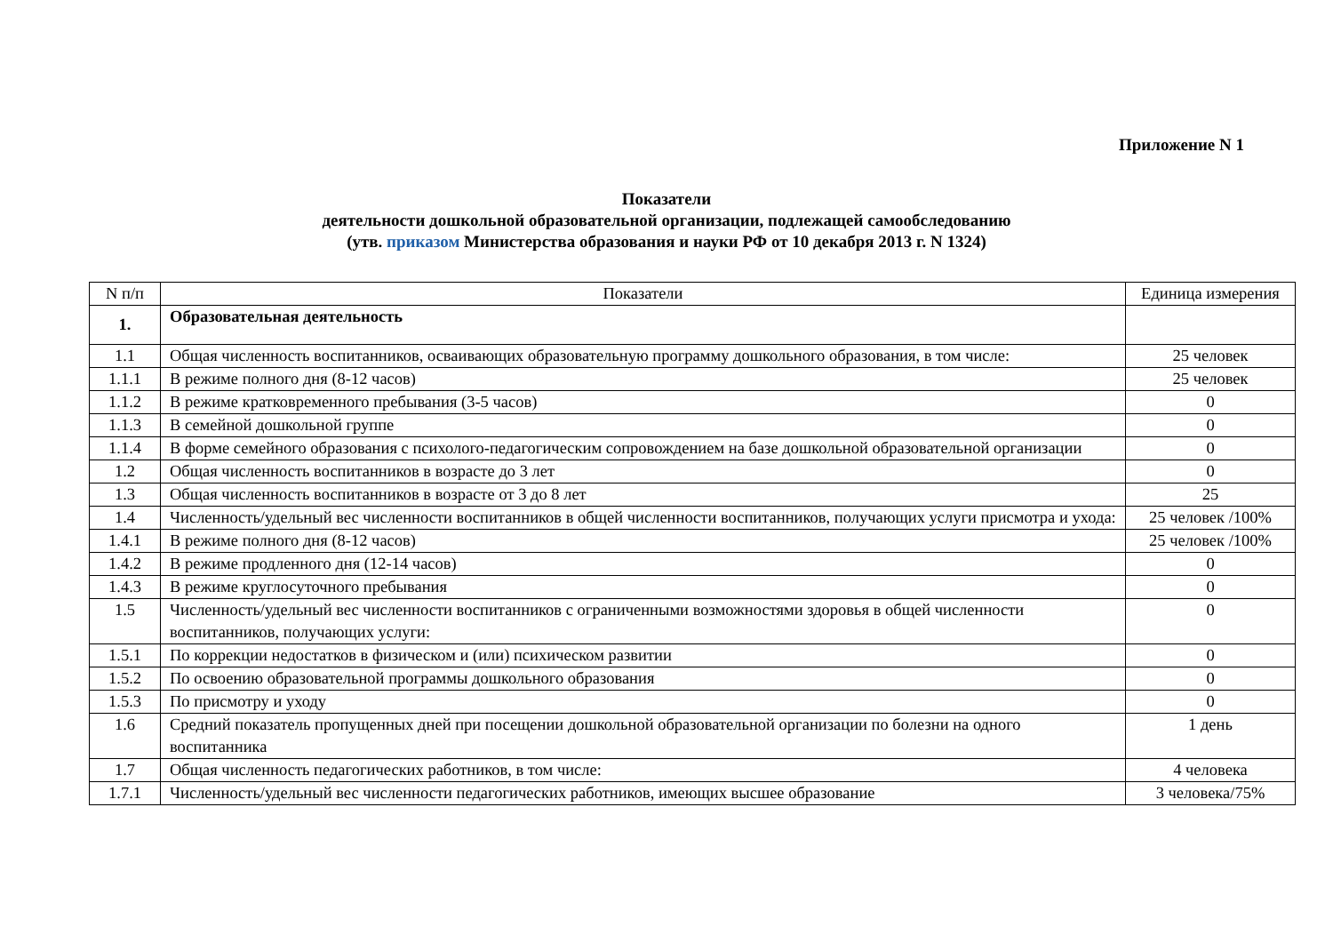Приложение N 1
Показатели
деятельности дошкольной образовательной организации, подлежащей самообследованию
(утв. приказом Министерства образования и науки РФ от 10 декабря 2013 г. N 1324)
| N п/п | Показатели | Единица измерения |
| --- | --- | --- |
| 1. | Образовательная деятельность | |
| 1.1 | Общая численность воспитанников, осваивающих образовательную программу дошкольного образования, в том числе: | 25 человек |
| 1.1.1 | В режиме полного дня (8-12 часов) | 25 человек |
| 1.1.2 | В режиме кратковременного пребывания (3-5 часов) | 0 |
| 1.1.3 | В семейной дошкольной группе | 0 |
| 1.1.4 | В форме семейного образования с психолого-педагогическим сопровождением на базе дошкольной образовательной организации | 0 |
| 1.2 | Общая численность воспитанников в возрасте до 3 лет | 0 |
| 1.3 | Общая численность воспитанников в возрасте от 3 до 8 лет | 25 |
| 1.4 | Численность/удельный вес численности воспитанников в общей численности воспитанников, получающих услуги присмотра и ухода: | 25 человек /100% |
| 1.4.1 | В режиме полного дня (8-12 часов) | 25 человек /100% |
| 1.4.2 | В режиме продленного дня (12-14 часов) | 0 |
| 1.4.3 | В режиме круглосуточного пребывания | 0 |
| 1.5 | Численность/удельный вес численности воспитанников с ограниченными возможностями здоровья в общей численности воспитанников, получающих услуги: | 0 |
| 1.5.1 | По коррекции недостатков в физическом и (или) психическом развитии | 0 |
| 1.5.2 | По освоению образовательной программы дошкольного образования | 0 |
| 1.5.3 | По присмотру и уходу | 0 |
| 1.6 | Средний показатель пропущенных дней при посещении дошкольной образовательной организации по болезни на одного воспитанника | 1 день |
| 1.7 | Общая численность педагогических работников, в том числе: | 4 человека |
| 1.7.1 | Численность/удельный вес численности педагогических работников, имеющих высшее образование | 3 человека/75% |